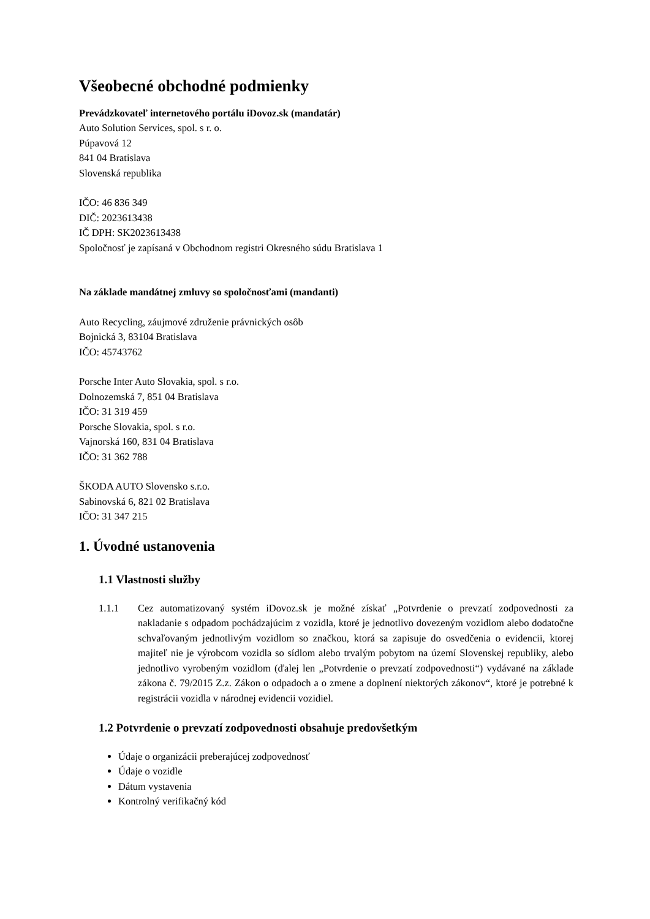Všeobecné obchodné podmienky
Prevádzkovateľ internetového portálu iDovoz.sk (mandatár)
Auto Solution Services, spol. s r. o.
Púpavová 12
841 04 Bratislava
Slovenská republika
IČO: 46 836 349
DIČ: 2023613438
IČ DPH: SK2023613438
Spoločnosť je zapísaná v Obchodnom registri Okresného súdu Bratislava 1
Na základe mandátnej zmluvy so spoločnosťami (mandanti)
Auto Recycling, záujmové združenie právnických osôb
Bojnická 3, 83104 Bratislava
IČO: 45743762
Porsche Inter Auto Slovakia, spol. s r.o.
Dolnozemská 7, 851 04 Bratislava
IČO: 31 319 459
Porsche Slovakia, spol. s r.o.
Vajnorská 160, 831 04 Bratislava
IČO: 31 362 788
ŠKODA AUTO Slovensko s.r.o.
Sabinovská 6, 821 02 Bratislava
IČO: 31 347 215
1. Úvodné ustanovenia
1.1 Vlastnosti služby
1.1.1 Cez automatizovaný systém iDovoz.sk je možné získať „Potvrdenie o prevzatí zodpovednosti za nakladanie s odpadom pochádzajúcim z vozidla, ktoré je jednotlivo dovezeným vozidlom alebo dodatočne schvaľovaným jednotlivým vozidlom so značkou, ktorá sa zapisuje do osvedčenia o evidencii, ktorej majiteľ nie je výrobcom vozidla so sídlom alebo trvalým pobytom na území Slovenskej republiky, alebo jednotlivo vyrobeným vozidlom (ďalej len „Potvrdenie o prevzatí zodpovednosti“) vydávané na základe zákona č. 79/2015 Z.z. Zákon o odpadoch a o zmene a doplnení niektorých zákonov“, ktoré je potrebné k registrácii vozidla v národnej evidencii vozidiel.
1.2 Potvrdenie o prevzatí zodpovednosti obsahuje predovšetkým
Údaje o organizácii preberajúcej zodpovednosť
Údaje o vozidle
Dátum vystavenia
Kontrolný verifikačný kód